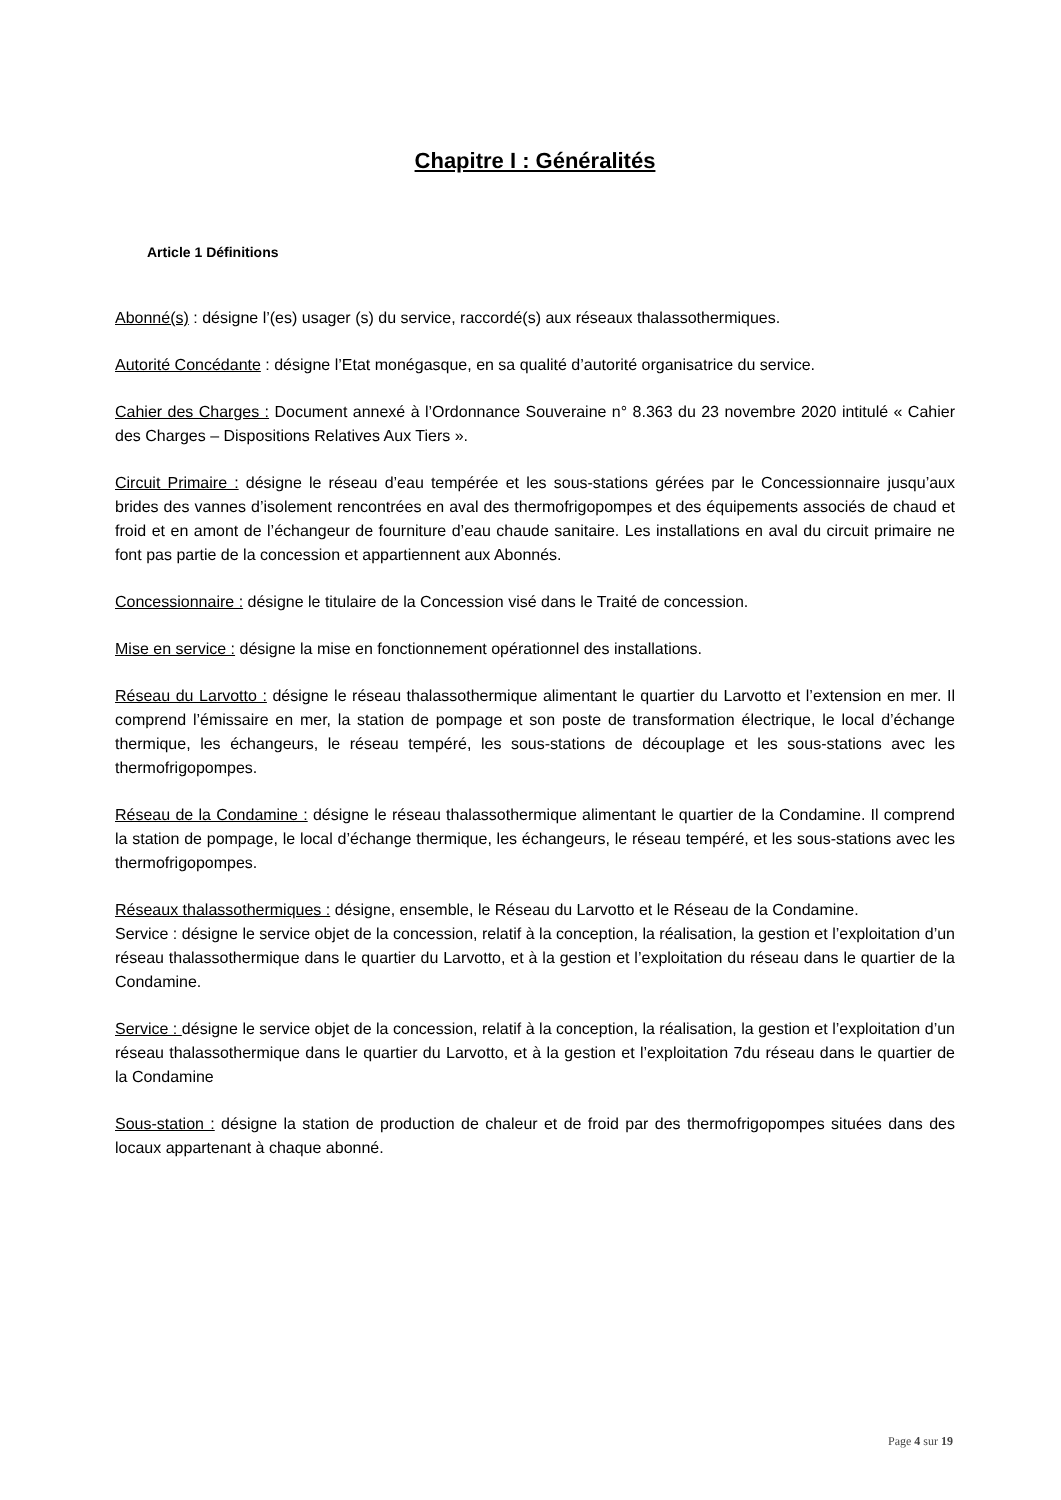Chapitre I : Généralités
Article 1 Définitions
Abonné(s) : désigne l’(es) usager (s) du service, raccordé(s) aux réseaux thalassothermiques.
Autorité Concédante : désigne l’Etat monégasque, en sa qualité d’autorité organisatrice du service.
Cahier des Charges : Document annexé à l’Ordonnance Souveraine n° 8.363 du 23 novembre 2020 intitulé « Cahier des Charges – Dispositions Relatives Aux Tiers ».
Circuit Primaire : désigne le réseau d’eau tempérée et les sous-stations gérées par le Concessionnaire jusqu’aux brides des vannes d’isolement rencontrées en aval des thermofrigopompes et des équipements associés de chaud et froid et en amont de l’échangeur de fourniture d’eau chaude sanitaire. Les installations en aval du circuit primaire ne font pas partie de la concession et appartiennent aux Abonnés.
Concessionnaire : désigne le titulaire de la Concession visé dans le Traité de concession.
Mise en service : désigne la mise en fonctionnement opérationnel des installations.
Réseau du Larvotto : désigne le réseau thalassothermique alimentant le quartier du Larvotto et l’extension en mer. Il comprend l’émissaire en mer, la station de pompage et son poste de transformation électrique, le local d’échange thermique, les échangeurs, le réseau tempéré, les sous-stations de découplage et les sous-stations avec les thermofrigopompes.
Réseau de la Condamine : désigne le réseau thalassothermique alimentant le quartier de la Condamine. Il comprend la station de pompage, le local d’échange thermique, les échangeurs, le réseau tempéré, et les sous-stations avec les thermofrigopompes.
Réseaux thalassothermiques : désigne, ensemble, le Réseau du Larvotto et le Réseau de la Condamine.
Service : désigne le service objet de la concession, relatif à la conception, la réalisation, la gestion et l’exploitation d’un réseau thalassothermique dans le quartier du Larvotto, et à la gestion et l’exploitation du réseau dans le quartier de la Condamine.
Service : désigne le service objet de la concession, relatif à la conception, la réalisation, la gestion et l’exploitation d’un réseau thalassothermique dans le quartier du Larvotto, et à la gestion et l’exploitation 7du réseau dans le quartier de la Condamine
Sous-station : désigne la station de production de chaleur et de froid par des thermofrigopompes situées dans des locaux appartenant à chaque abonné.
Page 4 sur 19